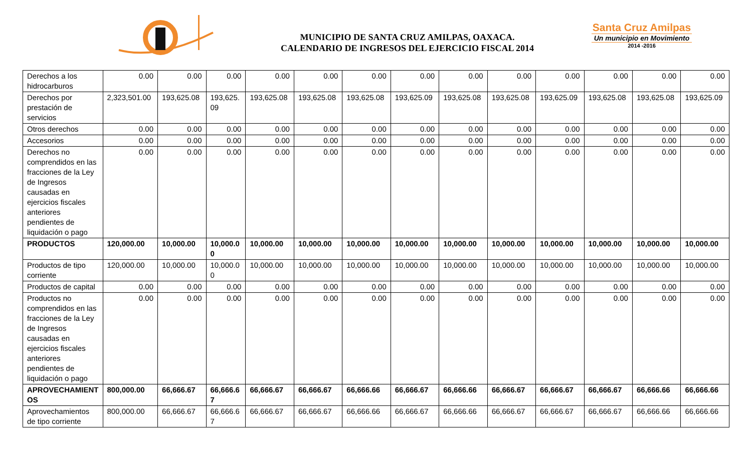MUNICIPIO DE SANTA CRUZ AMILPAS, OAXACA.
CALENDARIO DE INGRESOS DEL EJERCICIO FISCAL 2014
Santa Cruz Amilpas
Un municipio en Movimiento
2014 -2016
| Derechos a los hidrocarburos | 0.00 | 0.00 | 0.00 | 0.00 | 0.00 | 0.00 | 0.00 | 0.00 | 0.00 | 0.00 | 0.00 | 0.00 | 0.00 |
| Derechos por prestación de servicios | 2,323,501.00 | 193,625.08 | 193,625. 09 | 193,625.08 | 193,625.08 | 193,625.08 | 193,625.09 | 193,625.08 | 193,625.08 | 193,625.09 | 193,625.08 | 193,625.08 | 193,625.09 |
| Otros derechos | 0.00 | 0.00 | 0.00 | 0.00 | 0.00 | 0.00 | 0.00 | 0.00 | 0.00 | 0.00 | 0.00 | 0.00 | 0.00 |
| Accesorios | 0.00 | 0.00 | 0.00 | 0.00 | 0.00 | 0.00 | 0.00 | 0.00 | 0.00 | 0.00 | 0.00 | 0.00 | 0.00 |
| Derechos no comprendidos en las fracciones de la Ley de Ingresos causadas en ejercicios fiscales anteriores pendientes de liquidación o pago | 0.00 | 0.00 | 0.00 | 0.00 | 0.00 | 0.00 | 0.00 | 0.00 | 0.00 | 0.00 | 0.00 | 0.00 | 0.00 |
| PRODUCTOS | 120,000.00 | 10,000.00 | 10,000.0 0 | 10,000.00 | 10,000.00 | 10,000.00 | 10,000.00 | 10,000.00 | 10,000.00 | 10,000.00 | 10,000.00 | 10,000.00 | 10,000.00 |
| Productos de tipo corriente | 120,000.00 | 10,000.00 | 10,000.0 0 | 10,000.00 | 10,000.00 | 10,000.00 | 10,000.00 | 10,000.00 | 10,000.00 | 10,000.00 | 10,000.00 | 10,000.00 | 10,000.00 |
| Productos de capital | 0.00 | 0.00 | 0.00 | 0.00 | 0.00 | 0.00 | 0.00 | 0.00 | 0.00 | 0.00 | 0.00 | 0.00 | 0.00 |
| Productos no comprendidos en las fracciones de la Ley de Ingresos causadas en ejercicios fiscales anteriores pendientes de liquidación o pago | 0.00 | 0.00 | 0.00 | 0.00 | 0.00 | 0.00 | 0.00 | 0.00 | 0.00 | 0.00 | 0.00 | 0.00 | 0.00 |
| APROVECHAMIENT OS | 800,000.00 | 66,666.67 | 66,666.6 7 | 66,666.67 | 66,666.67 | 66,666.66 | 66,666.67 | 66,666.66 | 66,666.67 | 66,666.67 | 66,666.67 | 66,666.66 | 66,666.66 |
| Aprovechamientos de tipo corriente | 800,000.00 | 66,666.67 | 66,666.6 7 | 66,666.67 | 66,666.67 | 66,666.66 | 66,666.67 | 66,666.66 | 66,666.67 | 66,666.67 | 66,666.67 | 66,666.66 | 66,666.66 |